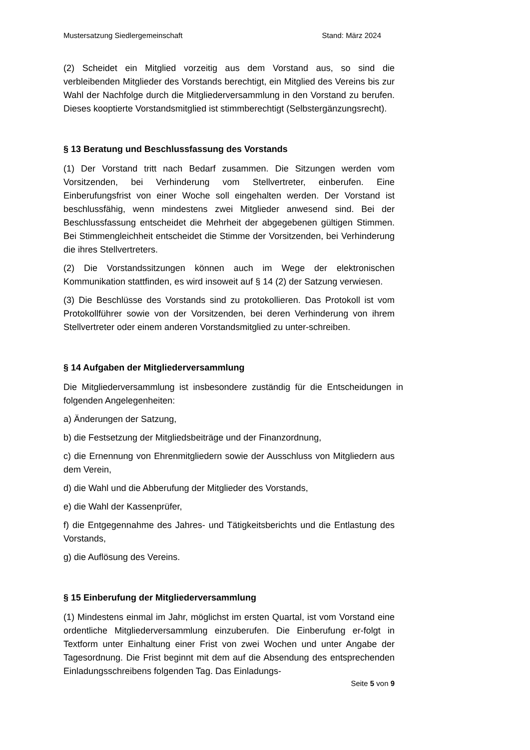Mustersatzung Siedlergemeinschaft Stand: März 2024
(2) Scheidet ein Mitglied vorzeitig aus dem Vorstand aus, so sind die verbleibenden Mitglieder des Vorstands berechtigt, ein Mitglied des Vereins bis zur Wahl der Nachfolge durch die Mitgliederversammlung in den Vorstand zu berufen. Dieses kooptierte Vorstandsmitglied ist stimmberechtigt (Selbstergänzungsrecht).
§ 13 Beratung und Beschlussfassung des Vorstands
(1) Der Vorstand tritt nach Bedarf zusammen. Die Sitzungen werden vom Vorsitzenden, bei Verhinderung vom Stellvertreter, einberufen. Eine Einberufungsfrist von einer Woche soll eingehalten werden. Der Vorstand ist beschlussfähig, wenn mindestens zwei Mitglieder anwesend sind. Bei der Beschlussfassung entscheidet die Mehrheit der abgegebenen gültigen Stimmen. Bei Stimmengleichheit entscheidet die Stimme der Vorsitzenden, bei Verhinderung die ihres Stellvertreters.
(2) Die Vorstandssitzungen können auch im Wege der elektronischen Kommunikation stattfinden, es wird insoweit auf § 14 (2) der Satzung verwiesen.
(3) Die Beschlüsse des Vorstands sind zu protokollieren. Das Protokoll ist vom Protokollführer sowie von der Vorsitzenden, bei deren Verhinderung von ihrem Stellvertreter oder einem anderen Vorstandsmitglied zu unter-schreiben.
§ 14 Aufgaben der Mitgliederversammlung
Die Mitgliederversammlung ist insbesondere zuständig für die Entscheidungen in folgenden Angelegenheiten:
a) Änderungen der Satzung,
b) die Festsetzung der Mitgliedsbeiträge und der Finanzordnung,
c) die Ernennung von Ehrenmitgliedern sowie der Ausschluss von Mitgliedern aus dem Verein,
d) die Wahl und die Abberufung der Mitglieder des Vorstands,
e) die Wahl der Kassenprüfer,
f) die Entgegennahme des Jahres- und Tätigkeitsberichts und die Entlastung des Vorstands,
g) die Auflösung des Vereins.
§ 15 Einberufung der Mitgliederversammlung
(1) Mindestens einmal im Jahr, möglichst im ersten Quartal, ist vom Vorstand eine ordentliche Mitgliederversammlung einzuberufen. Die Einberufung er-folgt in Textform unter Einhaltung einer Frist von zwei Wochen und unter Angabe der Tagesordnung. Die Frist beginnt mit dem auf die Absendung des entsprechenden Einladungsschreibens folgenden Tag. Das Einladungs-
Seite 5 von 9